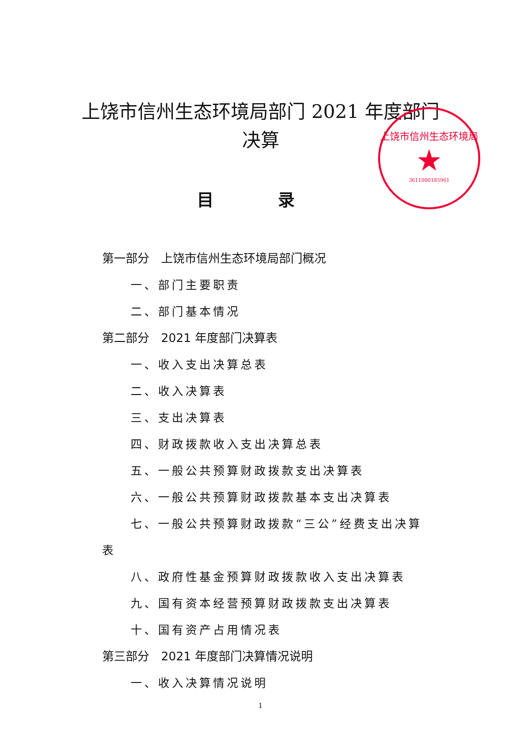上饶市信州生态环境局
★
3611000185961
上饶市信州生态环境局部门 2021 年度部门
决算
目 录
第一部分　上饶市信州生态环境局部门概况
一、部门主要职责
二、部门基本情况
第二部分　2021 年度部门决算表
一、收入支出决算总表
二、收入决算表
三、支出决算表
四、财政拨款收入支出决算总表
五、一般公共预算财政拨款支出决算表
六、一般公共预算财政拨款基本支出决算表
七、一般公共预算财政拨款“三公”经费支出决算
表
八、政府性基金预算财政拨款收入支出决算表
九、国有资本经营预算财政拨款支出决算表
十、国有资产占用情况表
第三部分　2021 年度部门决算情况说明
一、收入决算情况说明
1